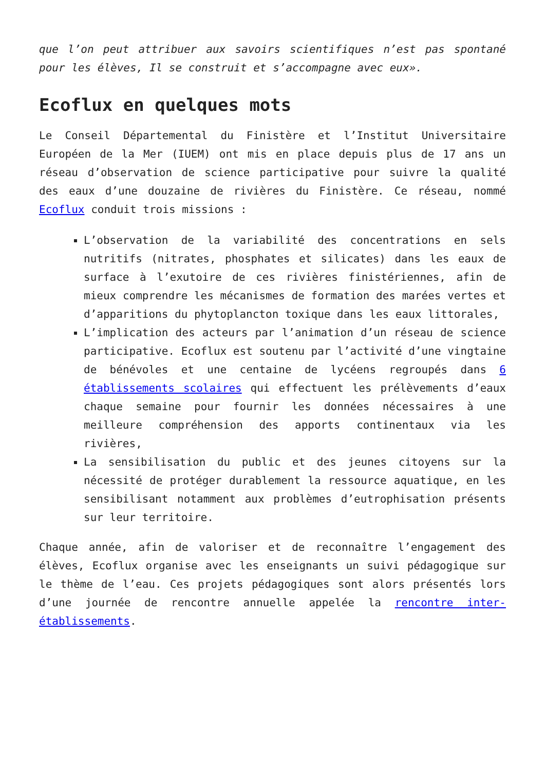que l’on peut attribuer aux savoirs scientifiques n’est pas spontané pour les élèves, Il se construit et s’accompagne avec eux».
Ecoflux en quelques mots
Le Conseil Départemental du Finistère et l’Institut Universitaire Européen de la Mer (IUEM) ont mis en place depuis plus de 17 ans un réseau d’observation de science participative pour suivre la qualité des eaux d’une douzaine de rivières du Finistère. Ce réseau, nommé Ecoflux conduit trois missions :
L’observation de la variabilité des concentrations en sels nutritifs (nitrates, phosphates et silicates) dans les eaux de surface à l’exutoire de ces rivières finistériennes, afin de mieux comprendre les mécanismes de formation des marées vertes et d’apparitions du phytoplancton toxique dans les eaux littorales,
L’implication des acteurs par l’animation d’un réseau de science participative. Ecoflux est soutenu par l’activité d’une vingtaine de bénévoles et une centaine de lycéens regroupés dans 6 établissements scolaires qui effectuent les prélèvements d’eaux chaque semaine pour fournir les données nécessaires à une meilleure compréhension des apports continentaux via les rivières,
La sensibilisation du public et des jeunes citoyens sur la nécessité de protéger durablement la ressource aquatique, en les sensibilisant notamment aux problèmes d’eutrophisation présents sur leur territoire.
Chaque année, afin de valoriser et de reconnaître l’engagement des élèves, Ecoflux organise avec les enseignants un suivi pédagogique sur le thème de l’eau. Ces projets pédagogiques sont alors présentés lors d’une journée de rencontre annuelle appelée la rencontre inter-établissements.